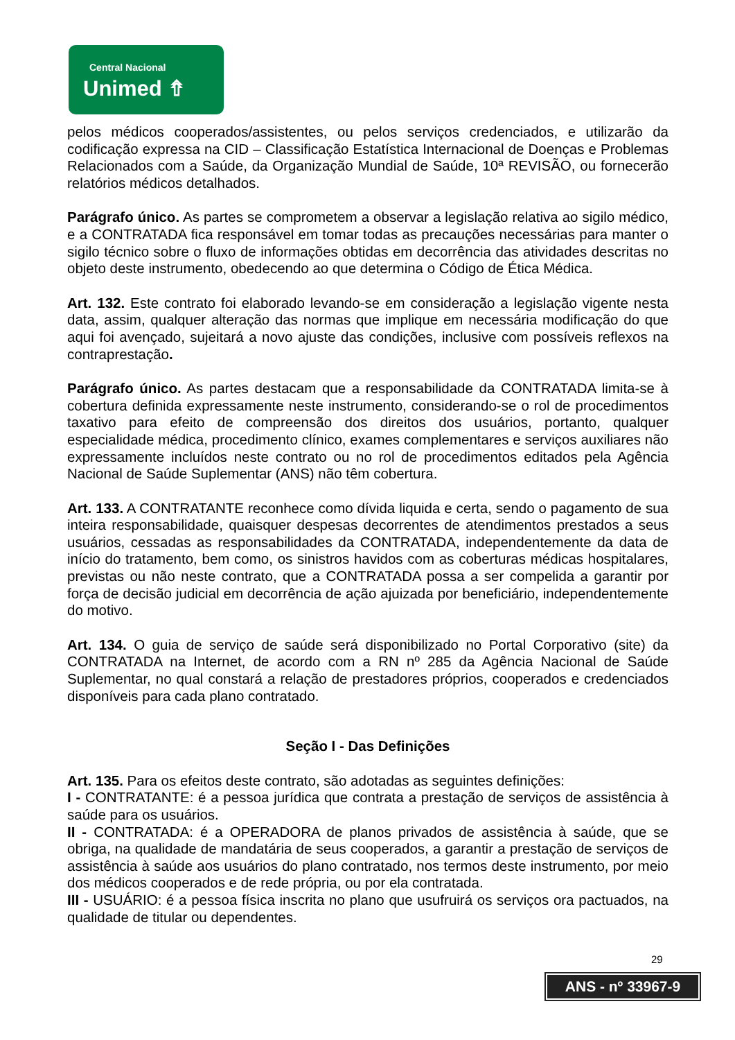Central Nacional
Unimed ⇮
pelos médicos cooperados/assistentes, ou pelos serviços credenciados, e utilizarão da codificação expressa na CID – Classificação Estatística Internacional de Doenças e Problemas Relacionados com a Saúde, da Organização Mundial de Saúde, 10ª REVISÃO, ou fornecerão relatórios médicos detalhados.
Parágrafo único. As partes se comprometem a observar a legislação relativa ao sigilo médico, e a CONTRATADA fica responsável em tomar todas as precauções necessárias para manter o sigilo técnico sobre o fluxo de informações obtidas em decorrência das atividades descritas no objeto deste instrumento, obedecendo ao que determina o Código de Ética Médica.
Art. 132. Este contrato foi elaborado levando-se em consideração a legislação vigente nesta data, assim, qualquer alteração das normas que implique em necessária modificação do que aqui foi avençado, sujeitará a novo ajuste das condições, inclusive com possíveis reflexos na contraprestação.
Parágrafo único. As partes destacam que a responsabilidade da CONTRATADA limita-se à cobertura definida expressamente neste instrumento, considerando-se o rol de procedimentos taxativo para efeito de compreensão dos direitos dos usuários, portanto, qualquer especialidade médica, procedimento clínico, exames complementares e serviços auxiliares não expressamente incluídos neste contrato ou no rol de procedimentos editados pela Agência Nacional de Saúde Suplementar (ANS) não têm cobertura.
Art. 133. A CONTRATANTE reconhece como dívida liquida e certa, sendo o pagamento de sua inteira responsabilidade, quaisquer despesas decorrentes de atendimentos prestados a seus usuários, cessadas as responsabilidades da CONTRATADA, independentemente da data de início do tratamento, bem como, os sinistros havidos com as coberturas médicas hospitalares, previstas ou não neste contrato, que a CONTRATADA possa a ser compelida a garantir por força de decisão judicial em decorrência de ação ajuizada por beneficiário, independentemente do motivo.
Art. 134. O guia de serviço de saúde será disponibilizado no Portal Corporativo (site) da CONTRATADA na Internet, de acordo com a RN nº 285 da Agência Nacional de Saúde Suplementar, no qual constará a relação de prestadores próprios, cooperados e credenciados disponíveis para cada plano contratado.
Seção I - Das Definições
Art. 135. Para os efeitos deste contrato, são adotadas as seguintes definições:
I - CONTRATANTE: é a pessoa jurídica que contrata a prestação de serviços de assistência à saúde para os usuários.
II - CONTRATADA: é a OPERADORA de planos privados de assistência à saúde, que se obriga, na qualidade de mandatária de seus cooperados, a garantir a prestação de serviços de assistência à saúde aos usuários do plano contratado, nos termos deste instrumento, por meio dos médicos cooperados e de rede própria, ou por ela contratada.
III - USUÁRIO: é a pessoa física inscrita no plano que usufruirá os serviços ora pactuados, na qualidade de titular ou dependentes.
29
ANS - nº 33967-9